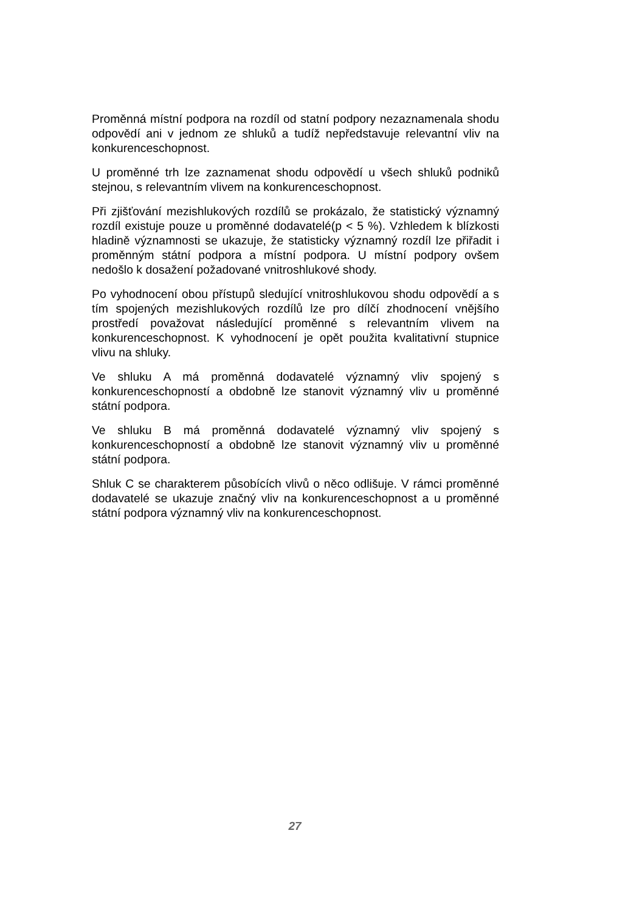Proměnná místní podpora na rozdíl od statní podpory nezaznamenala shodu odpovědí ani v jednom ze shluků a tudíž nepředstavuje relevantní vliv na konkurenceschopnost.
U proměnné trh lze zaznamenat shodu odpovědí u všech shluků podniků stejnou, s relevantním vlivem na konkurenceschopnost.
Při zjišťování mezishlukových rozdílů se prokázalo, že statistický významný rozdíl existuje pouze u proměnné dodavatelé(p < 5 %). Vzhledem k blízkosti hladině významnosti se ukazuje, že statisticky významný rozdíl lze přiřadit i proměnným státní podpora a místní podpora. U místní podpory ovšem nedošlo k dosažení požadované vnitroshlukové shody.
Po vyhodnocení obou přístupů sledující vnitroshlukovou shodu odpovědí a s tím spojených mezishlukových rozdílů lze pro dílčí zhodnocení vnějšího prostředí považovat následující proměnné s relevantním vlivem na konkurenceschopnost. K vyhodnocení je opět použita kvalitativní stupnice vlivu na shluky.
Ve shluku A má proměnná dodavatelé významný vliv spojený s konkurenceschopností a obdobně lze stanovit významný vliv u proměnné státní podpora.
Ve shluku B má proměnná dodavatelé významný vliv spojený s konkurenceschopností a obdobně lze stanovit významný vliv u proměnné státní podpora.
Shluk C se charakterem působících vlivů o něco odlišuje. V rámci proměnné dodavatelé se ukazuje značný vliv na konkurenceschopnost a u proměnné státní podpora významný vliv na konkurenceschopnost.
27